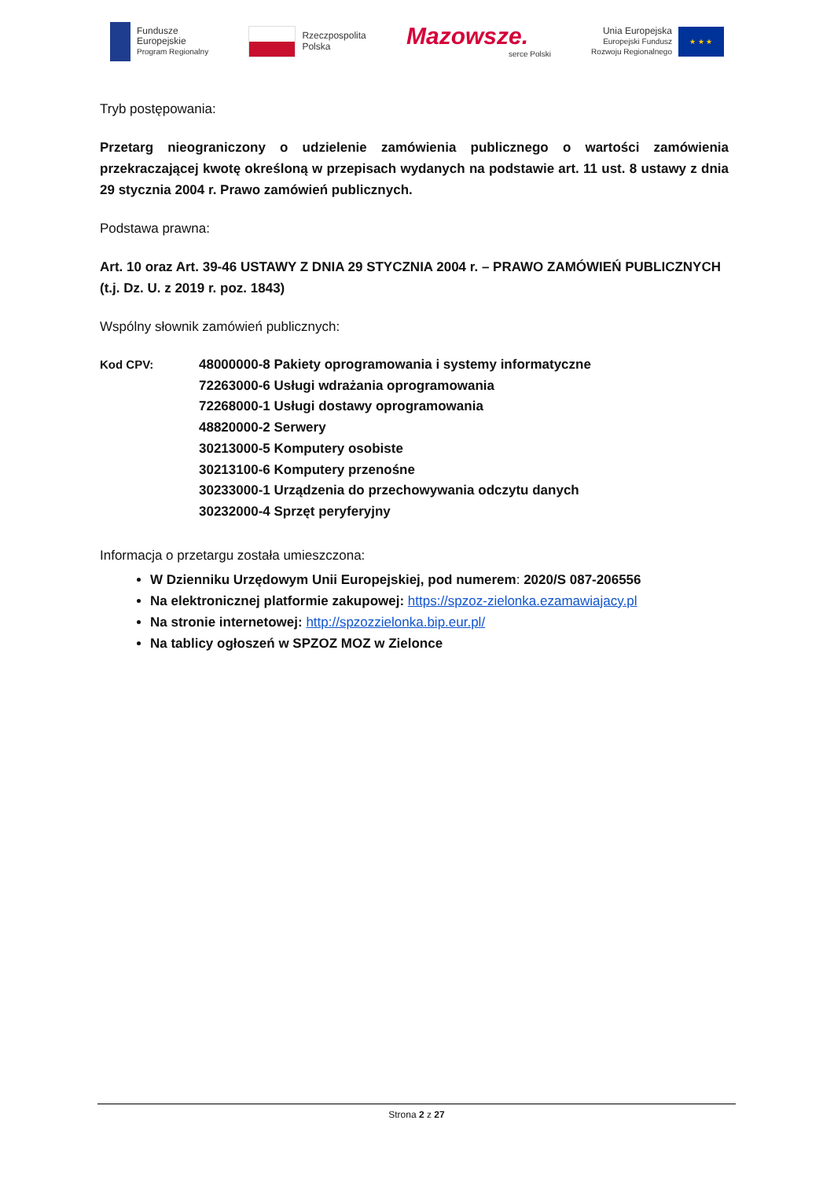Fundusze
Europejskie
Program Regionalny
Rzeczpospolita
Polska
Mazowsze.
serce Polski
Unia Europejska
Europejski Fundusz
Rozwoju Regionalnego
★ ★ ★
Tryb postępowania:
Przetarg nieograniczony o udzielenie zamówienia publicznego o wartości zamówienia przekraczającej kwotę określoną w przepisach wydanych na podstawie art. 11 ust. 8 ustawy z dnia 29 stycznia 2004 r. Prawo zamówień publicznych.
Podstawa prawna:
Art. 10 oraz Art. 39-46 USTAWY Z DNIA 29 STYCZNIA 2004 r. – PRAWO ZAMÓWIEŃ PUBLICZNYCH (t.j. Dz. U. z 2019 r. poz. 1843)
Wspólny słownik zamówień publicznych:
Kod CPV: 48000000-8 Pakiety oprogramowania i systemy informatyczne
72263000-6 Usługi wdrażania oprogramowania
72268000-1 Usługi dostawy oprogramowania
48820000-2 Serwery
30213000-5 Komputery osobiste
30213100-6 Komputery przenośne
30233000-1 Urządzenia do przechowywania odczytu danych
30232000-4 Sprzęt peryferyjny
Informacja o przetargu została umieszczona:
W Dzienniku Urzędowym Unii Europejskiej, pod numerem: 2020/S 087-206556
Na elektronicznej platformie zakupowej: https://spzoz-zielonka.ezamawiajacy.pl
Na stronie internetowej: http://spzozzielonka.bip.eur.pl/
Na tablicy ogłoszeń w SPZOZ MOZ w Zielonce
Strona 2 z 27